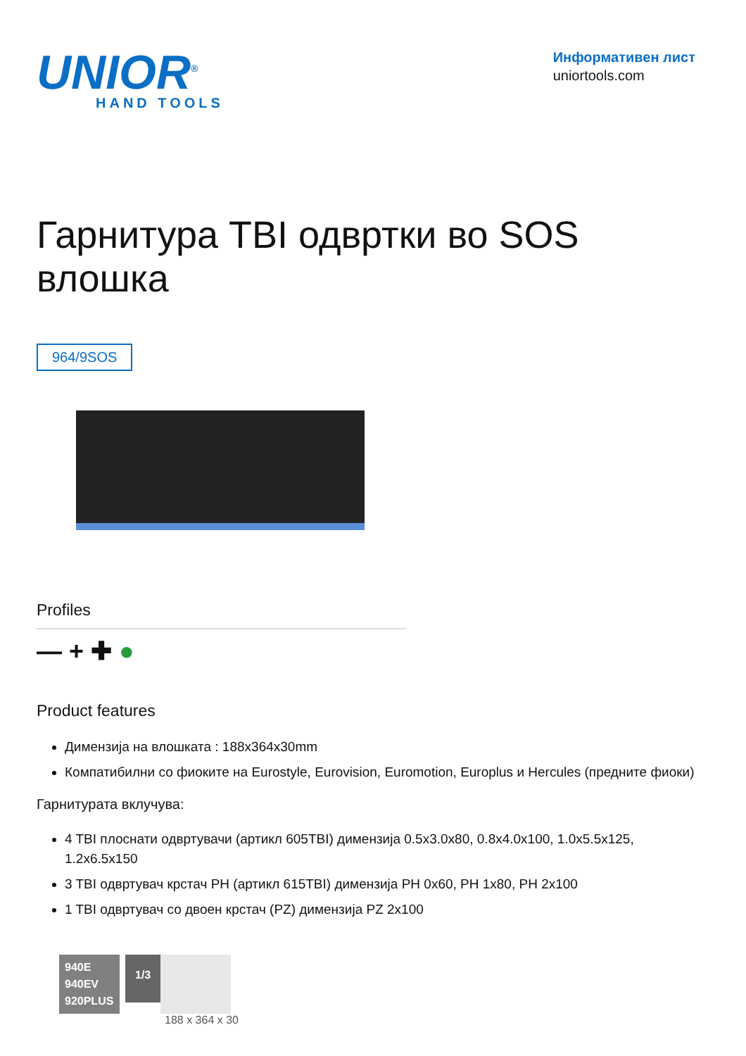UNIOR<sup>®</sup>
HAND TOOLS
Информативен лист
uniortools.com
Гарнитура TBI одвртки во SOS
влошка
964/9SOS
Profiles
— + ✚ ●
Product features
Димензија на влошката : 188x364x30mm
Компатибилни со фиоките на Eurostyle, Eurovision, Euromotion, Europlus и Hercules (предните фиоки)
Гарнитурата вклучува:
4 TBI плоснати одвртувачи (артикл 605TBI) димензија 0.5x3.0x80, 0.8x4.0x100, 1.0x5.5x125, 1.2x6.5x150
3 TBI одвртувач крстач PH (артикл 615TBI) димензија PH 0x60, PH 1x80, PH 2x100
1 TBI одвртувач со двоен крстач (PZ) димензија PZ 2x100
940E
940EV
920PLUS
1/3
188 x 364 x 30